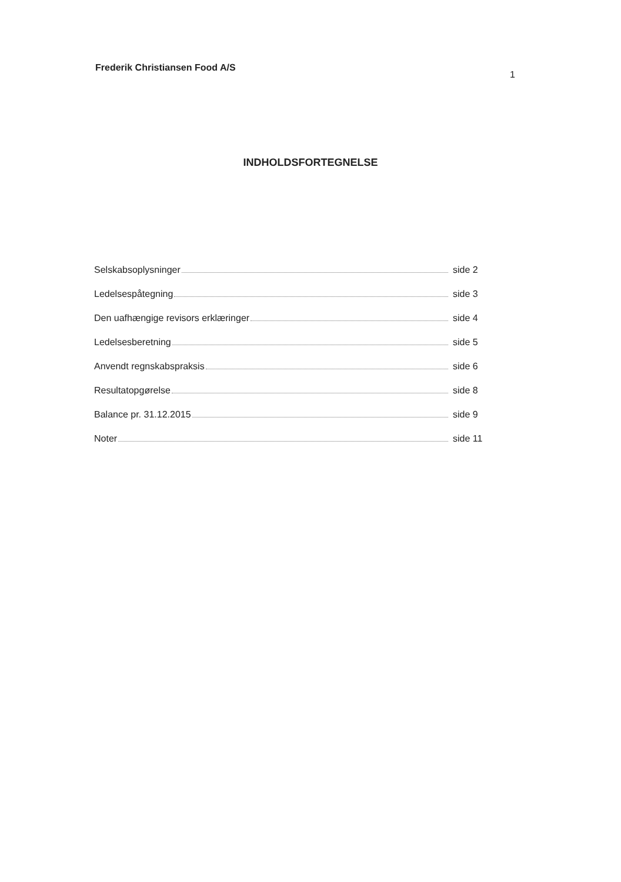Frederik Christiansen Food A/S 1
INDHOLDSFORTEGNELSE
Selskabsoplysninger side 2
Ledelsespåtegning side 3
Den uafhængige revisors erklæringer side 4
Ledelsesberetning side 5
Anvendt regnskabspraksis side 6
Resultatopgørelse side 8
Balance pr. 31.12.2015 side 9
Noter side 11